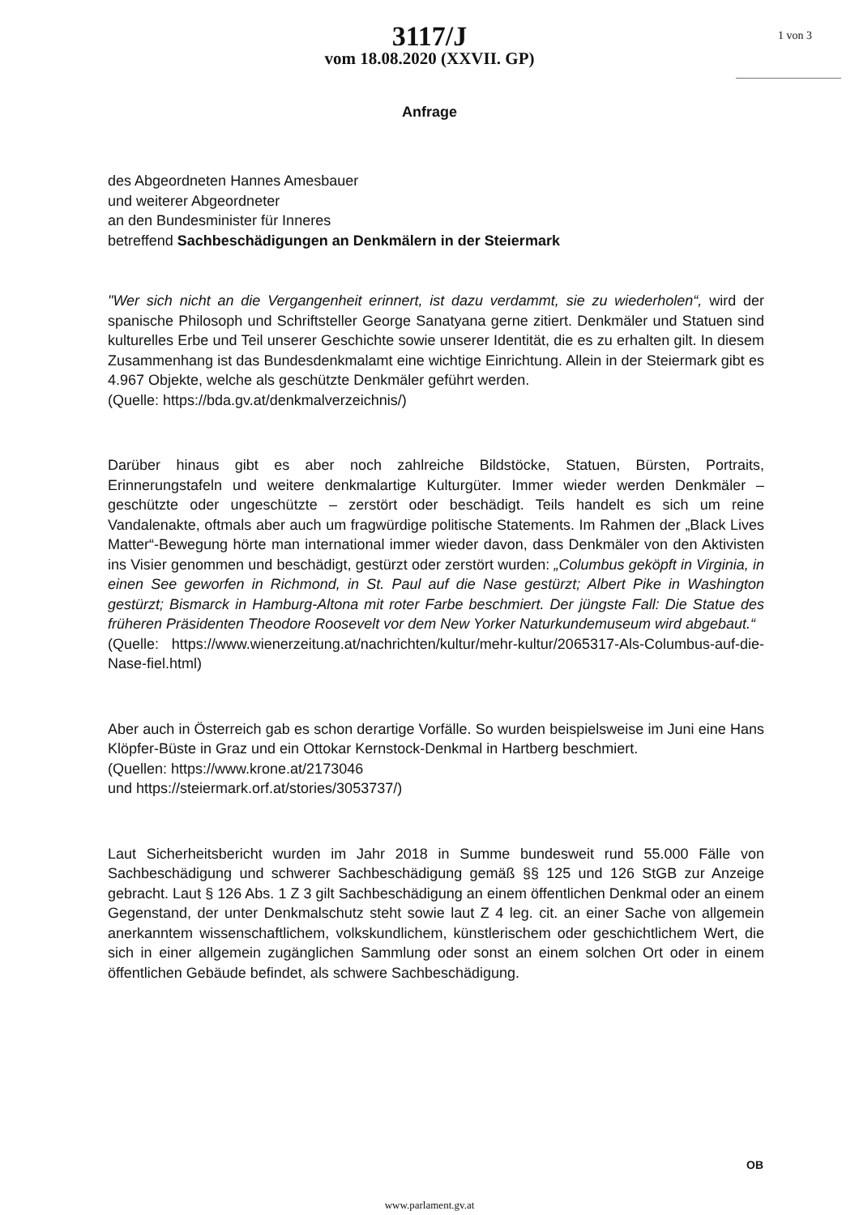1 von 3
3117/J
vom 18.08.2020 (XXVII. GP)
Anfrage
des Abgeordneten Hannes Amesbauer
und weiterer Abgeordneter
an den Bundesminister für Inneres
betreffend Sachbeschädigungen an Denkmälern in der Steiermark
"Wer sich nicht an die Vergangenheit erinnert, ist dazu verdammt, sie zu wiederholen“, wird der spanische Philosoph und Schriftsteller George Sanatyana gerne zitiert. Denkmäler und Statuen sind kulturelles Erbe und Teil unserer Geschichte sowie unserer Identität, die es zu erhalten gilt. In diesem Zusammenhang ist das Bundesdenkmalamt eine wichtige Einrichtung. Allein in der Steiermark gibt es 4.967 Objekte, welche als geschützte Denkmäler geführt werden.
(Quelle: https://bda.gv.at/denkmalverzeichnis/)
Darüber hinaus gibt es aber noch zahlreiche Bildstöcke, Statuen, Bürsten, Portraits, Erinnerungstafeln und weitere denkmalartige Kulturgüter. Immer wieder werden Denkmäler – geschützte oder ungeschützte – zerstört oder beschädigt. Teils handelt es sich um reine Vandalenakte, oftmals aber auch um fragwürdige politische Statements. Im Rahmen der „Black Lives Matter“-Bewegung hörte man international immer wieder davon, dass Denkmäler von den Aktivisten ins Visier genommen und beschädigt, gestürzt oder zerstört wurden: „Columbus geköpft in Virginia, in einen See geworfen in Richmond, in St. Paul auf die Nase gestürzt; Albert Pike in Washington gestürzt; Bismarck in Hamburg-Altona mit roter Farbe beschmiert. Der jüngste Fall: Die Statue des früheren Präsidenten Theodore Roosevelt vor dem New Yorker Naturkundemuseum wird abgebaut.“
(Quelle: https://www.wienerzeitung.at/nachrichten/kultur/mehr-kultur/2065317-Als-Columbus-auf-die-Nase-fiel.html)
Aber auch in Österreich gab es schon derartige Vorfälle. So wurden beispielsweise im Juni eine Hans Klöpfer-Büste in Graz und ein Ottokar Kernstock-Denkmal in Hartberg beschmiert.
(Quellen: https://www.krone.at/2173046
und https://steiermark.orf.at/stories/3053737/)
Laut Sicherheitsbericht wurden im Jahr 2018 in Summe bundesweit rund 55.000 Fälle von Sachbeschädigung und schwerer Sachbeschädigung gemäß §§ 125 und 126 StGB zur Anzeige gebracht. Laut § 126 Abs. 1 Z 3 gilt Sachbeschädigung an einem öffentlichen Denkmal oder an einem Gegenstand, der unter Denkmalschutz steht sowie laut Z 4 leg. cit. an einer Sache von allgemein anerkanntem wissenschaftlichem, volkskundlichem, künstlerischem oder geschichtlichem Wert, die sich in einer allgemein zugänglichen Sammlung oder sonst an einem solchen Ort oder in einem öffentlichen Gebäude befindet, als schwere Sachbeschädigung.
OB
www.parlament.gv.at